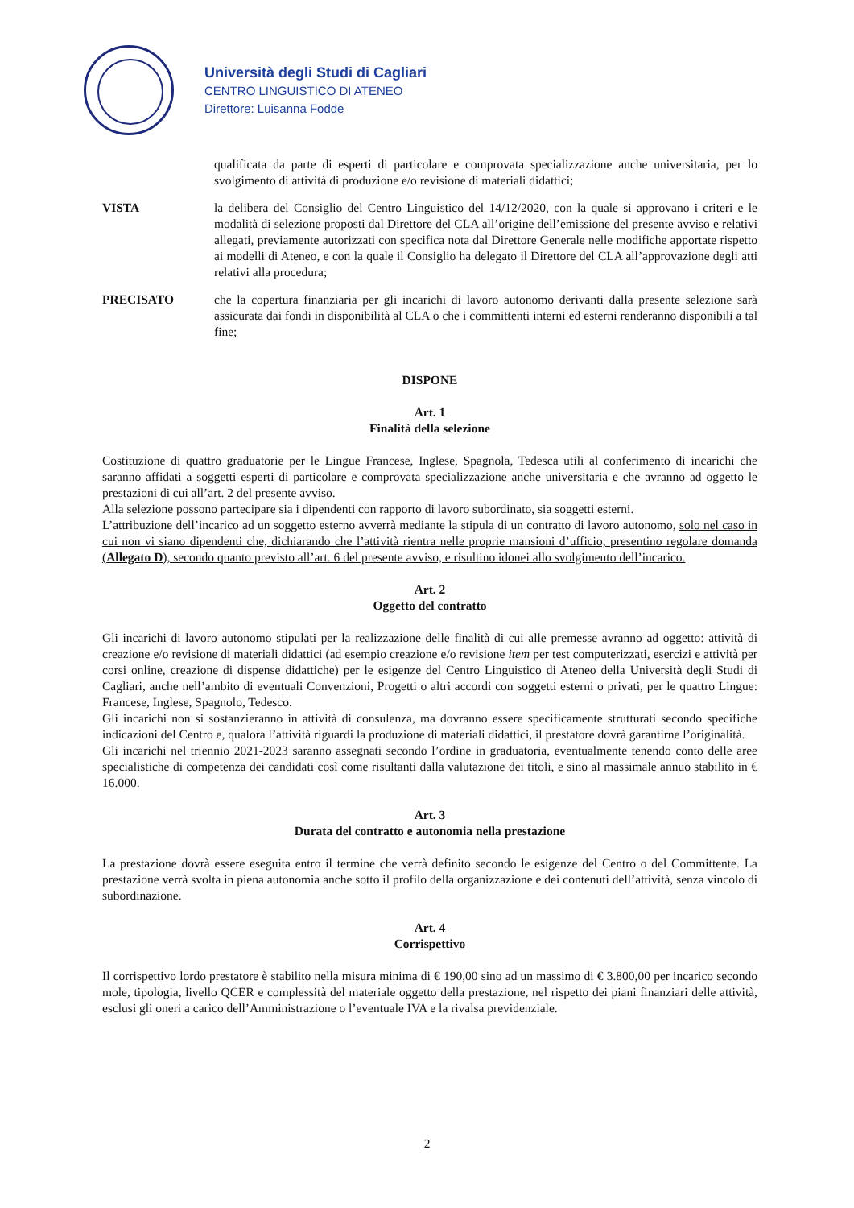Università degli Studi di Cagliari
CENTRO LINGUISTICO DI ATENEO
Direttore: Luisanna Fodde
qualificata da parte di esperti di particolare e comprovata specializzazione anche universitaria, per lo svolgimento di attività di produzione e/o revisione di materiali didattici;
VISTA la delibera del Consiglio del Centro Linguistico del 14/12/2020, con la quale si approvano i criteri e le modalità di selezione proposti dal Direttore del CLA all’origine dell’emissione del presente avviso e relativi allegati, previamente autorizzati con specifica nota dal Direttore Generale nelle modifiche apportate rispetto ai modelli di Ateneo, e con la quale il Consiglio ha delegato il Direttore del CLA all’approvazione degli atti relativi alla procedura;
PRECISATO che la copertura finanziaria per gli incarichi di lavoro autonomo derivanti dalla presente selezione sarà assicurata dai fondi in disponibilità al CLA o che i committenti interni ed esterni renderanno disponibili a tal fine;
DISPONE
Art. 1
Finalità della selezione
Costituzione di quattro graduatorie per le Lingue Francese, Inglese, Spagnola, Tedesca utili al conferimento di incarichi che saranno affidati a soggetti esperti di particolare e comprovata specializzazione anche universitaria e che avranno ad oggetto le prestazioni di cui all’art. 2 del presente avviso.
Alla selezione possono partecipare sia i dipendenti con rapporto di lavoro subordinato, sia soggetti esterni.
L’attribuzione dell’incarico ad un soggetto esterno avverrà mediante la stipula di un contratto di lavoro autonomo, solo nel caso in cui non vi siano dipendenti che, dichiarando che l’attività rientra nelle proprie mansioni d’ufficio, presentino regolare domanda (Allegato D), secondo quanto previsto all’art. 6 del presente avviso, e risultino idonei allo svolgimento dell’incarico.
Art. 2
Oggetto del contratto
Gli incarichi di lavoro autonomo stipulati per la realizzazione delle finalità di cui alle premesse avranno ad oggetto: attività di creazione e/o revisione di materiali didattici (ad esempio creazione e/o revisione item per test computerizzati, esercizi e attività per corsi online, creazione di dispense didattiche) per le esigenze del Centro Linguistico di Ateneo della Università degli Studi di Cagliari, anche nell’ambito di eventuali Convenzioni, Progetti o altri accordi con soggetti esterni o privati, per le quattro Lingue: Francese, Inglese, Spagnolo, Tedesco.
Gli incarichi non si sostanzieranno in attività di consulenza, ma dovranno essere specificamente strutturati secondo specifiche indicazioni del Centro e, qualora l’attività riguardi la produzione di materiali didattici, il prestatore dovrà garantirne l’originalità.
Gli incarichi nel triennio 2021-2023 saranno assegnati secondo l’ordine in graduatoria, eventualmente tenendo conto delle aree specialistiche di competenza dei candidati così come risultanti dalla valutazione dei titoli, e sino al massimale annuo stabilito in € 16.000.
Art. 3
Durata del contratto e autonomia nella prestazione
La prestazione dovrà essere eseguita entro il termine che verrà definito secondo le esigenze del Centro o del Committente. La prestazione verrà svolta in piena autonomia anche sotto il profilo della organizzazione e dei contenuti dell’attività, senza vincolo di subordinazione.
Art. 4
Corrispettivo
Il corrispettivo lordo prestatore è stabilito nella misura minima di € 190,00 sino ad un massimo di € 3.800,00 per incarico secondo mole, tipologia, livello QCER e complessità del materiale oggetto della prestazione, nel rispetto dei piani finanziari delle attività, esclusi gli oneri a carico dell’Amministrazione o l’eventuale IVA e la rivalsa previdenziale.
2